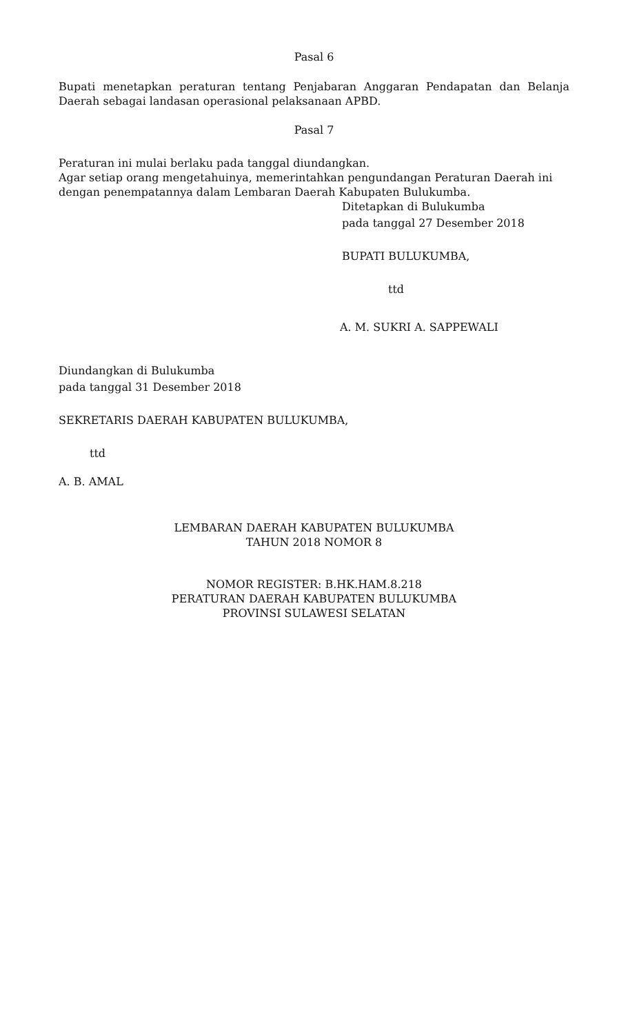Pasal 6
Bupati menetapkan peraturan tentang Penjabaran Anggaran Pendapatan dan Belanja Daerah sebagai landasan operasional pelaksanaan APBD.
Pasal 7
Peraturan ini mulai berlaku pada tanggal diundangkan.
Agar setiap orang mengetahuinya, memerintahkan pengundangan Peraturan Daerah ini dengan penempatannya dalam Lembaran Daerah Kabupaten Bulukumba.
Ditetapkan di Bulukumba
pada tanggal 27 Desember 2018
BUPATI BULUKUMBA,
ttd
A. M. SUKRI A. SAPPEWALI
Diundangkan di Bulukumba
pada tanggal 31 Desember 2018
SEKRETARIS DAERAH KABUPATEN BULUKUMBA,
ttd
A. B. AMAL
LEMBARAN DAERAH KABUPATEN BULUKUMBA
TAHUN 2018 NOMOR 8
NOMOR REGISTER: B.HK.HAM.8.218
PERATURAN DAERAH KABUPATEN BULUKUMBA
PROVINSI SULAWESI SELATAN